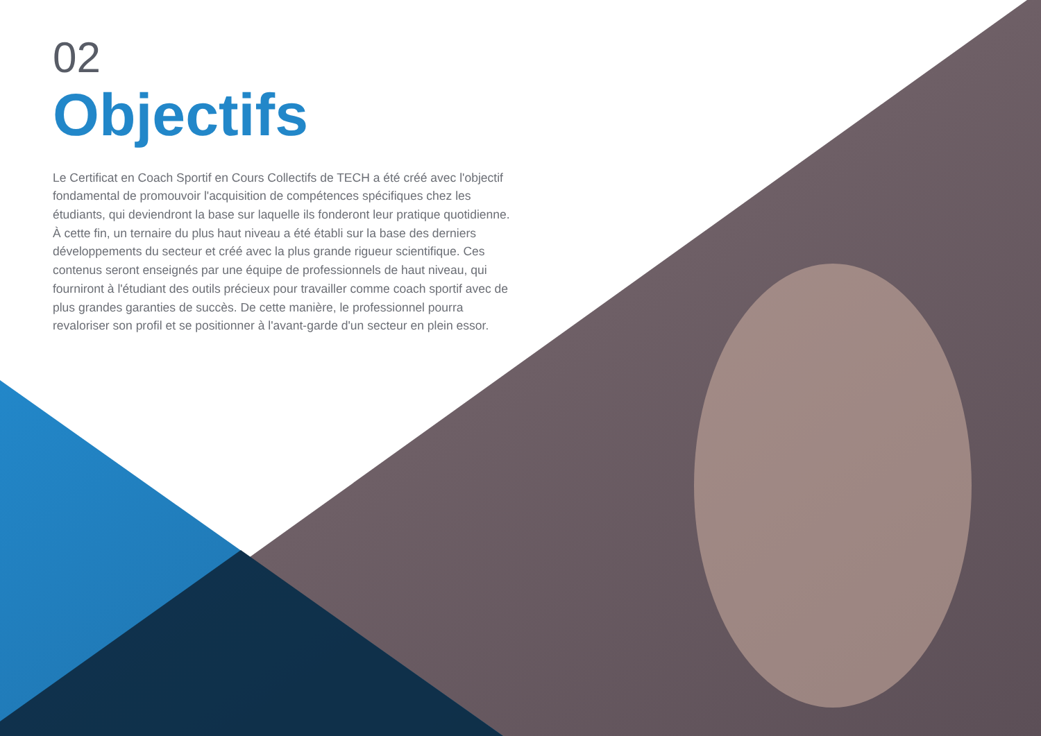02
Objectifs
Le Certificat en Coach Sportif en Cours Collectifs de TECH a été créé avec l'objectif fondamental de promouvoir l'acquisition de compétences spécifiques chez les étudiants, qui deviendront la base sur laquelle ils fonderont leur pratique quotidienne. À cette fin, un ternaire du plus haut niveau a été établi sur la base des derniers développements du secteur et créé avec la plus grande rigueur scientifique. Ces contenus seront enseignés par une équipe de professionnels de haut niveau, qui fourniront à l'étudiant des outils précieux pour travailler comme coach sportif avec de plus grandes garanties de succès. De cette manière, le professionnel pourra revaloriser son profil et se positionner à l'avant-garde d'un secteur en plein essor.